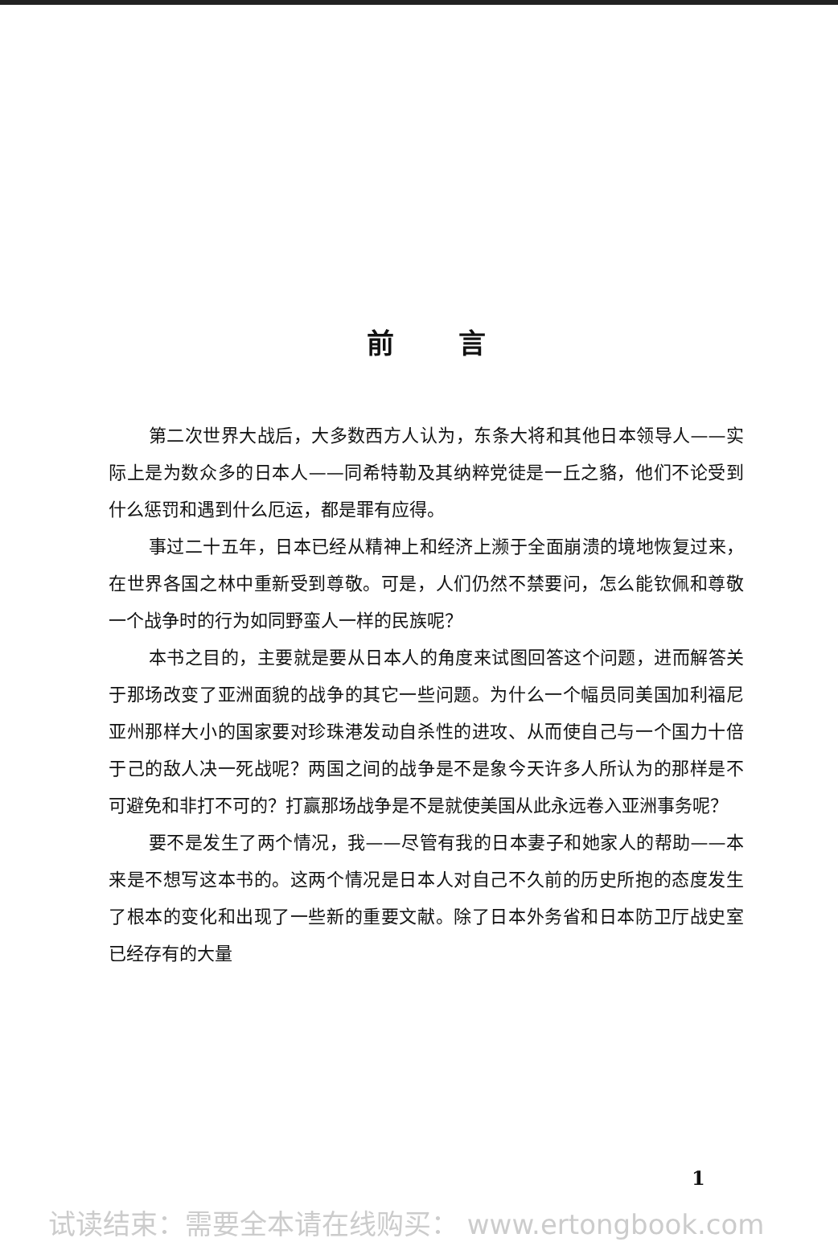前言
第二次世界大战后，大多数西方人认为，东条大将和其他日本领导人——实际上是为数众多的日本人——同希特勒及其纳粹党徒是一丘之貉，他们不论受到什么惩罚和遇到什么厄运，都是罪有应得。
事过二十五年，日本已经从精神上和经济上濒于全面崩溃的境地恢复过来，在世界各国之林中重新受到尊敬。可是，人们仍然不禁要问，怎么能钦佩和尊敬一个战争时的行为如同野蛮人一样的民族呢？
本书之目的，主要就是要从日本人的角度来试图回答这个问题，进而解答关于那场改变了亚洲面貌的战争的其它一些问题。为什么一个幅员同美国加利福尼亚州那样大小的国家要对珍珠港发动自杀性的进攻、从而使自己与一个国力十倍于己的敌人决一死战呢？两国之间的战争是不是象今天许多人所认为的那样是不可避免和非打不可的？打赢那场战争是不是就使美国从此永远卷入亚洲事务呢？
要不是发生了两个情况，我——尽管有我的日本妻子和她家人的帮助——本来是不想写这本书的。这两个情况是日本人对自己不久前的历史所抱的态度发生了根本的变化和出现了一些新的重要文献。除了日本外务省和日本防卫厅战史室已经存有的大量
1
试读结束：需要全本请在线购买： www.ertongbook.com